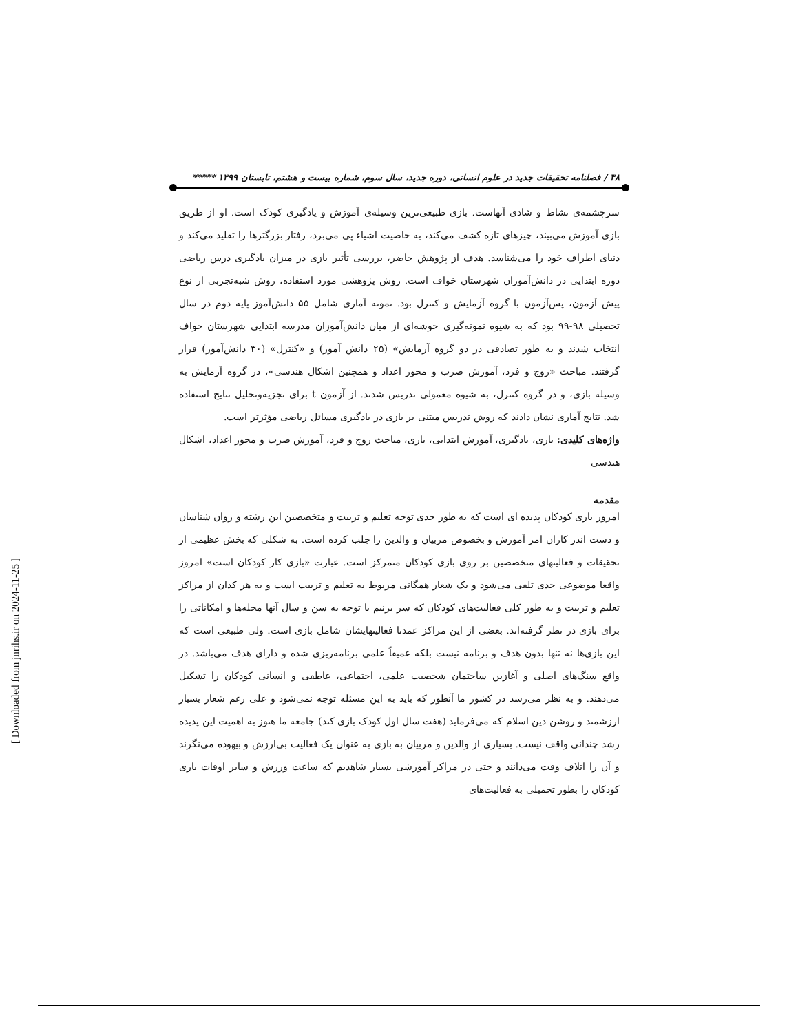۳۸ / فصلنامه تحقیقات جدید در علوم انسانی، دوره جدید، سال سوم، شماره بیست و هشتم، تابستان ۱۳۹۹ *****
سرچشمه‌ی نشاط و شادی آنهاست. بازی طبیعی‌ترین وسیله‌ی آموزش و یادگیری کودک است. او از طریق بازی آموزش می‌بیند، چیزهای تازه کشف می‌کند، به خاصیت اشیاء پی می‌برد، رفتار بزرگترها را تقلید می‌کند و دنیای اطراف خود را می‌شناسد. هدف از پژوهش حاضر، بررسی تأثیر بازی در میزان یادگیری درس ریاضی دوره ابتدایی در دانش‌آموزان شهرستان خواف است. روش پژوهشی مورد استفاده، روش شبه‌تجربی از نوع پیش آزمون، پس‌آزمون با گروه آزمایش و کنترل بود. نمونه آماری شامل ۵۵ دانش‌آموز پایه دوم در سال تحصیلی ۹۸-۹۹ بود که به شیوه نمونه‌گیری خوشه‌ای از میان دانش‌آموزان مدرسه ابتدایی شهرستان خواف انتخاب شدند و به طور تصادفی در دو گروه آزمایش» (۲۵ دانش آموز) و «کنترل» (۳۰ دانش‌آموز) قرار گرفتند. مباحث «زوج و فرد، آموزش ضرب و محور اعداد و همچنین اشکال هندسی»، در گروه آزمایش به وسیله بازی، و در گروه کنترل، به شیوه معمولی تدریس شدند. از آزمون t برای تجزیه‌وتحلیل نتایج استفاده شد. نتایج آماری نشان دادند که روش تدریس مبتنی بر بازی در یادگیری مسائل ریاضی مؤثرتر است.
واژه‌های کلیدی: بازی، یادگیری، آموزش ابتدایی، بازی، مباحث زوج و فرد، آموزش ضرب و محور اعداد، اشکال هندسی
مقدمه
امروز بازی کودکان پدیده ای است که به طور جدی توجه تعلیم و تربیت و متخصصین این رشته و روان شناسان و دست اندر کاران امر آموزش و بخصوص مربیان و والدین را جلب کرده است. به شکلی که بخش عظیمی از تحقیقات و فعالیتهای متخصصین بر روی بازی کودکان متمرکز است. عبارت «بازی کار کودکان است» امروز واقعا موضوعی جدی تلقی می‌شود و یک شعار همگانی مربوط به تعلیم و تربیت است و به هر کدان از مراکز تعلیم و تربیت و به طور کلی فعالیت‌های کودکان که سر بزنیم با توجه به سن و سال آنها محله‌ها و امکاناتی را برای بازی در نظر گرفته‌اند. بعضی از این مراکز عمدتا فعالیتهایشان شامل بازی است. ولی طبیعی است که این بازی‌ها نه تنها بدون هدف و برنامه نیست بلکه عمیقاً علمی برنامه‌ریزی شده و دارای هدف می‌باشد. در واقع سنگ‌های اصلی و آغازین ساختمان شخصیت علمی، اجتماعی، عاطفی و انسانی کودکان را تشکیل می‌دهند. و به نظر می‌رسد در کشور ما آنطور که باید به این مسئله توجه نمی‌شود و علی رغم شعار بسیار ارزشمند و روشن دین اسلام که می‌فرماید (هفت سال اول کودک بازی کند) جامعه ما هنوز به اهمیت این پدیده رشد چندانی واقف نیست. بسیاری از والدین و مربیان به بازی به عنوان یک فعالیت بی‌ارزش و بیهوده می‌نگرند و آن را اتلاف وقت می‌دانند و حتی در مراکز آموزشی بسیار شاهدیم که ساعت ورزش و سایر اوقات بازی کودکان را بطور تحمیلی به فعالیت‌های
[ Downloaded from jnrihs.ir on 2024-11-25 ]